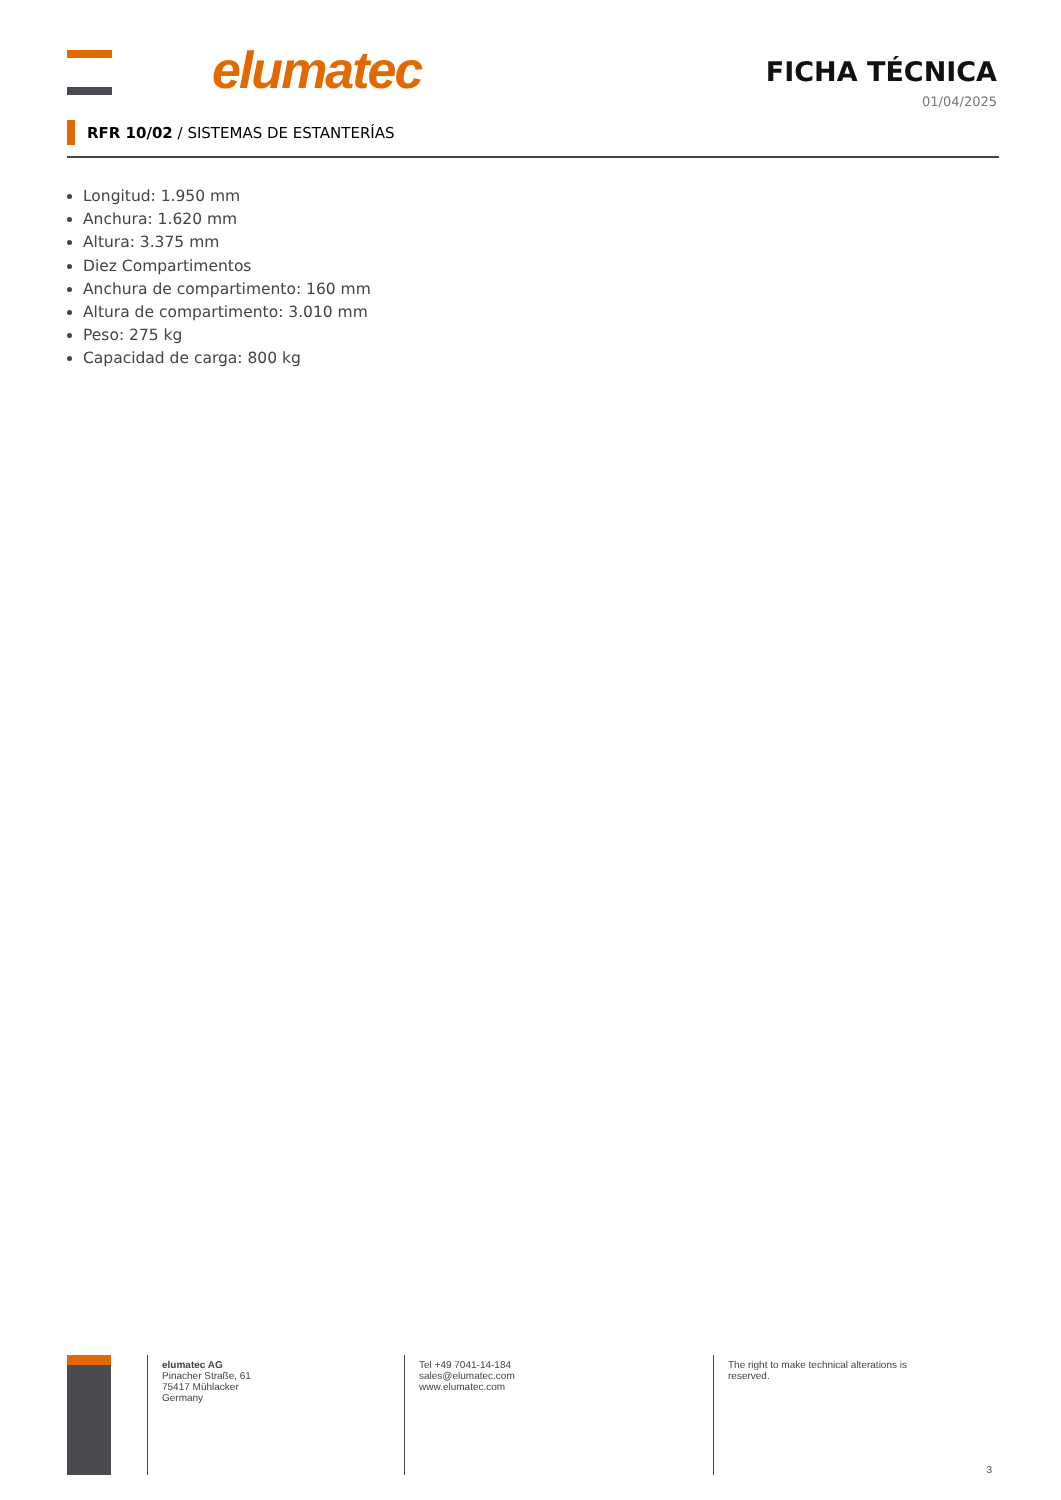elumatec FICHA TÉCNICA
01/04/2025
RFR 10/02 / SISTEMAS DE ESTANTERÍAS
Longitud: 1.950 mm
Anchura: 1.620 mm
Altura: 3.375 mm
Diez Compartimentos
Anchura de compartimento: 160 mm
Altura de compartimento: 3.010 mm
Peso: 275 kg
Capacidad de carga: 800 kg
elumatec AG
Pinacher Straße, 61
75417 Mühlacker
Germany
Tel +49 7041-14-184
sales@elumatec.com
www.elumatec.com
The right to make technical alterations is reserved.
3